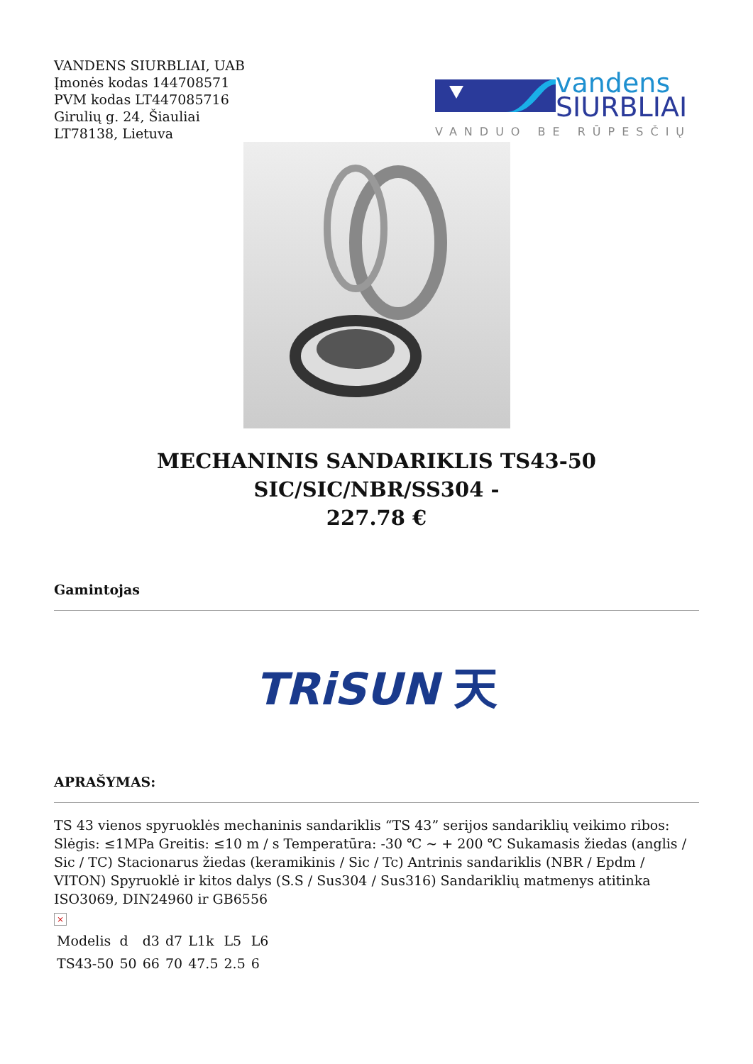VANDENS SIURBLIAI, UAB
Įmonės kodas 144708571
PVM kodas LT447085716
Girulių g. 24, Šiauliai
LT78138, Lietuva
vandens
SIURBLIAI
VANDUO BE RŪPESČIŲ
MECHANINIS SANDARIKLIS TS43-50 SIC/SIC/NBR/SS304 -
227.78 €
Gamintojas
TRiSUN 天
APRAŠYMAS:
TS 43 vienos spyruoklės mechaninis sandariklis “TS 43” serijos sandariklių veikimo ribos: Slėgis: ≤1MPa Greitis: ≤10 m / s Temperatūra: -30 ℃ ∼ + 200 ℃ Sukamasis žiedas (anglis / Sic / TC) Stacionarus žiedas (keramikinis / Sic / Tc) Antrinis sandariklis (NBR / Epdm / VITON) Spyruoklė ir kitos dalys (S.S / Sus304 / Sus316) Sandariklių matmenys atitinka ISO3069, DIN24960 ir GB6556
×
| Modelis | d | d3 | d7 | L1k | L5 | L6 |
| TS43-50 | 50 | 66 | 70 | 47.5 | 2.5 | 6 |